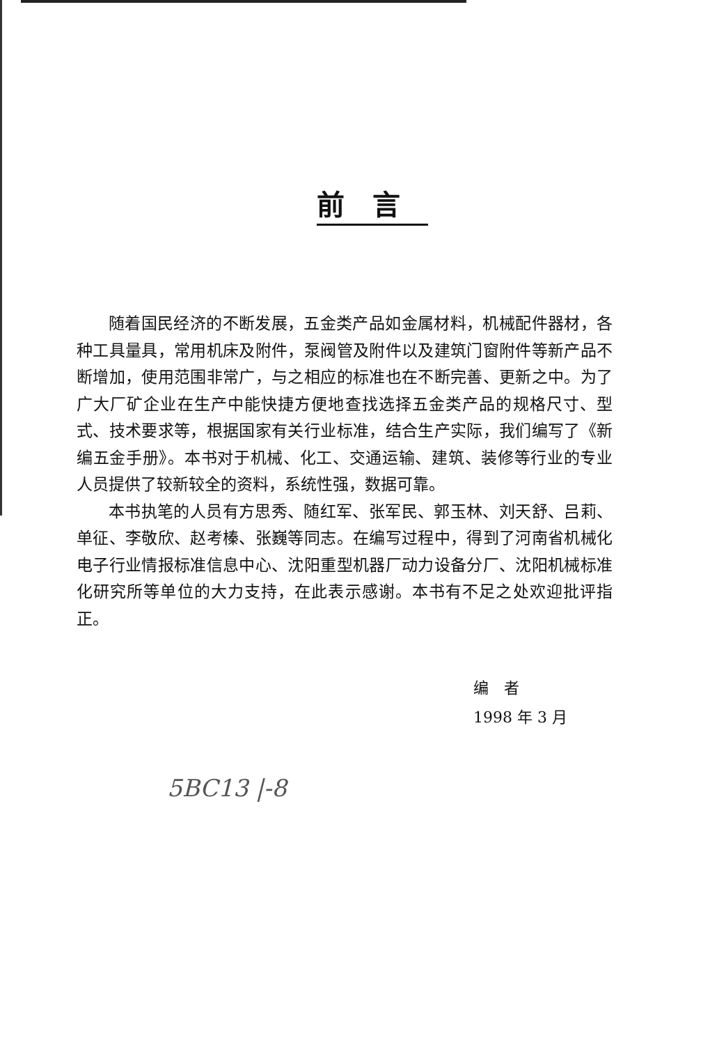前言
随着国民经济的不断发展，五金类产品如金属材料，机械配件器材，各种工具量具，常用机床及附件，泵阀管及附件以及建筑门窗附件等新产品不断增加，使用范围非常广，与之相应的标准也在不断完善、更新之中。为了广大厂矿企业在生产中能快捷方便地查找选择五金类产品的规格尺寸、型式、技术要求等，根据国家有关行业标准，结合生产实际，我们编写了《新编五金手册》。本书对于机械、化工、交通运输、建筑、装修等行业的专业人员提供了较新较全的资料，系统性强，数据可靠。
本书执笔的人员有方思秀、随红军、张军民、郭玉林、刘天舒、吕莉、单征、李敬欣、赵考榛、张巍等同志。在编写过程中，得到了河南省机械化电子行业情报标准信息中心、沈阳重型机器厂动力设备分厂、沈阳机械标准化研究所等单位的大力支持，在此表示感谢。本书有不足之处欢迎批评指正。
编　者
1998 年 3 月
5BC13 |-8